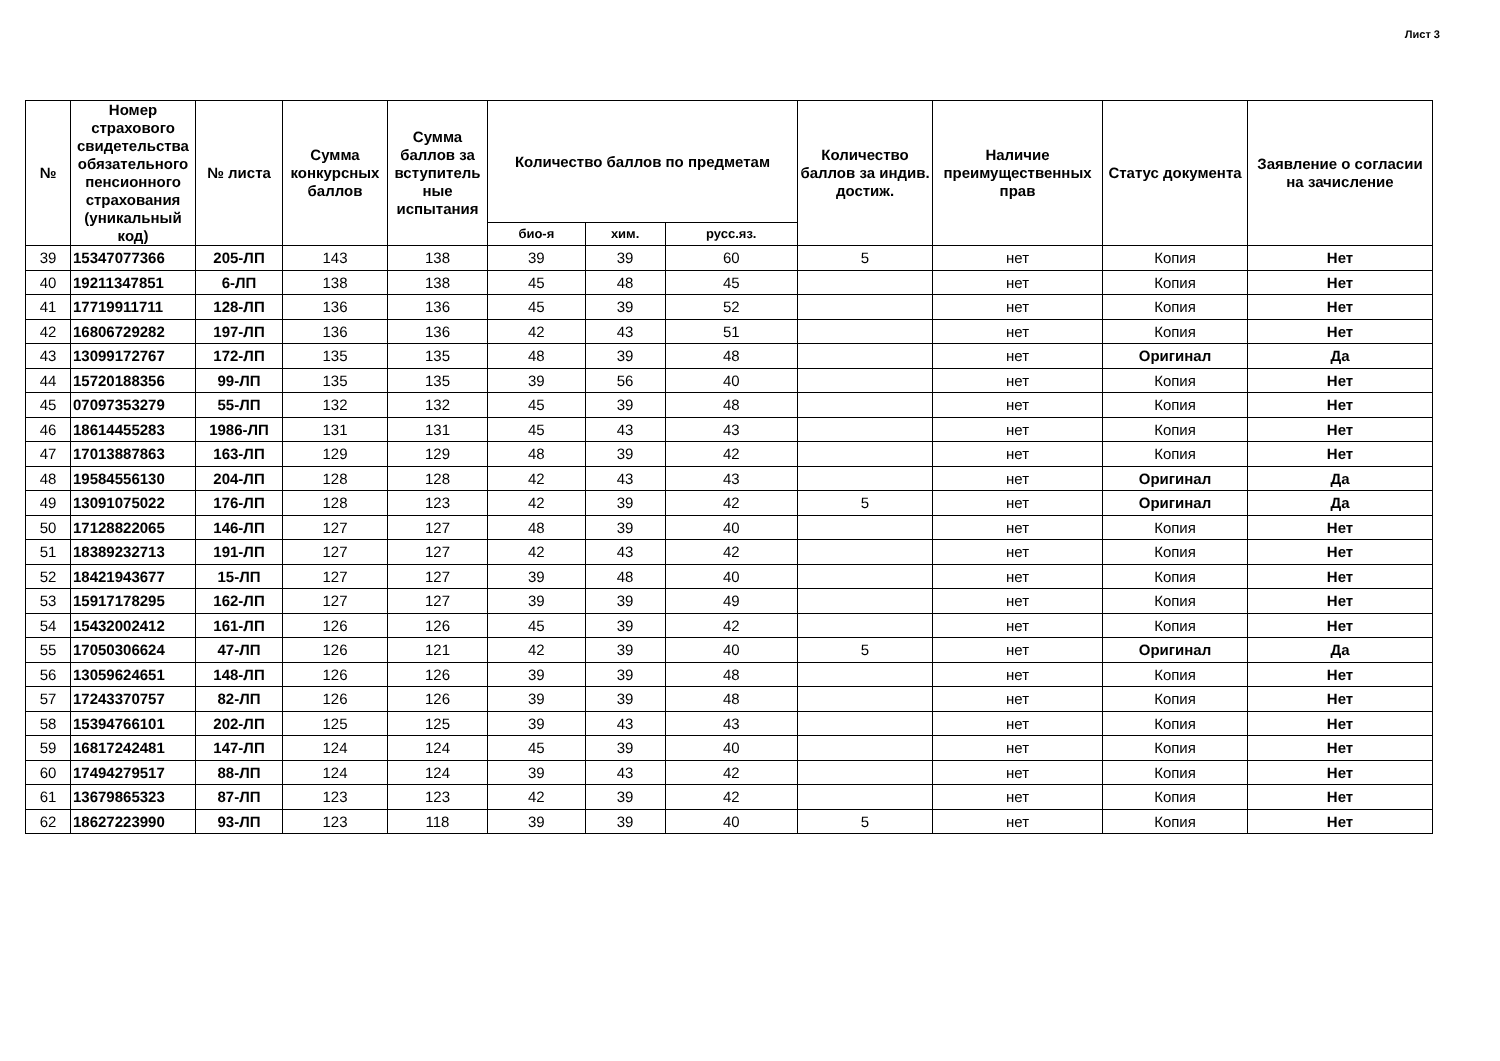Лист 3
| № | Номер страхового свидетельства обязательного пенсионного страхования (уникальный код) | № листа | Сумма конкурсных баллов | Сумма баллов за вступитель ные испытания | Количество баллов по предметам | | | Количество баллов за индив. достиж. | Наличие преимущественных прав | Статус документа | Заявление о согласии на зачисление |
| --- | --- | --- | --- | --- | --- | --- | --- | --- | --- | --- | --- |
| | | | | | био-я | хим. | русс.яз. | | | | |
| 39 | 15347077366 | 205-ЛП | 143 | 138 | 39 | 39 | 60 | 5 | нет | Копия | Нет |
| 40 | 19211347851 | 6-ЛП | 138 | 138 | 45 | 48 | 45 | | нет | Копия | Нет |
| 41 | 17719911711 | 128-ЛП | 136 | 136 | 45 | 39 | 52 | | нет | Копия | Нет |
| 42 | 16806729282 | 197-ЛП | 136 | 136 | 42 | 43 | 51 | | нет | Копия | Нет |
| 43 | 13099172767 | 172-ЛП | 135 | 135 | 48 | 39 | 48 | | нет | Оригинал | Да |
| 44 | 15720188356 | 99-ЛП | 135 | 135 | 39 | 56 | 40 | | нет | Копия | Нет |
| 45 | 07097353279 | 55-ЛП | 132 | 132 | 45 | 39 | 48 | | нет | Копия | Нет |
| 46 | 18614455283 | 1986-ЛП | 131 | 131 | 45 | 43 | 43 | | нет | Копия | Нет |
| 47 | 17013887863 | 163-ЛП | 129 | 129 | 48 | 39 | 42 | | нет | Копия | Нет |
| 48 | 19584556130 | 204-ЛП | 128 | 128 | 42 | 43 | 43 | | нет | Оригинал | Да |
| 49 | 13091075022 | 176-ЛП | 128 | 123 | 42 | 39 | 42 | 5 | нет | Оригинал | Да |
| 50 | 17128822065 | 146-ЛП | 127 | 127 | 48 | 39 | 40 | | нет | Копия | Нет |
| 51 | 18389232713 | 191-ЛП | 127 | 127 | 42 | 43 | 42 | | нет | Копия | Нет |
| 52 | 18421943677 | 15-ЛП | 127 | 127 | 39 | 48 | 40 | | нет | Копия | Нет |
| 53 | 15917178295 | 162-ЛП | 127 | 127 | 39 | 39 | 49 | | нет | Копия | Нет |
| 54 | 15432002412 | 161-ЛП | 126 | 126 | 45 | 39 | 42 | | нет | Копия | Нет |
| 55 | 17050306624 | 47-ЛП | 126 | 121 | 42 | 39 | 40 | 5 | нет | Оригинал | Да |
| 56 | 13059624651 | 148-ЛП | 126 | 126 | 39 | 39 | 48 | | нет | Копия | Нет |
| 57 | 17243370757 | 82-ЛП | 126 | 126 | 39 | 39 | 48 | | нет | Копия | Нет |
| 58 | 15394766101 | 202-ЛП | 125 | 125 | 39 | 43 | 43 | | нет | Копия | Нет |
| 59 | 16817242481 | 147-ЛП | 124 | 124 | 45 | 39 | 40 | | нет | Копия | Нет |
| 60 | 17494279517 | 88-ЛП | 124 | 124 | 39 | 43 | 42 | | нет | Копия | Нет |
| 61 | 13679865323 | 87-ЛП | 123 | 123 | 42 | 39 | 42 | | нет | Копия | Нет |
| 62 | 18627223990 | 93-ЛП | 123 | 118 | 39 | 39 | 40 | 5 | нет | Копия | Нет |